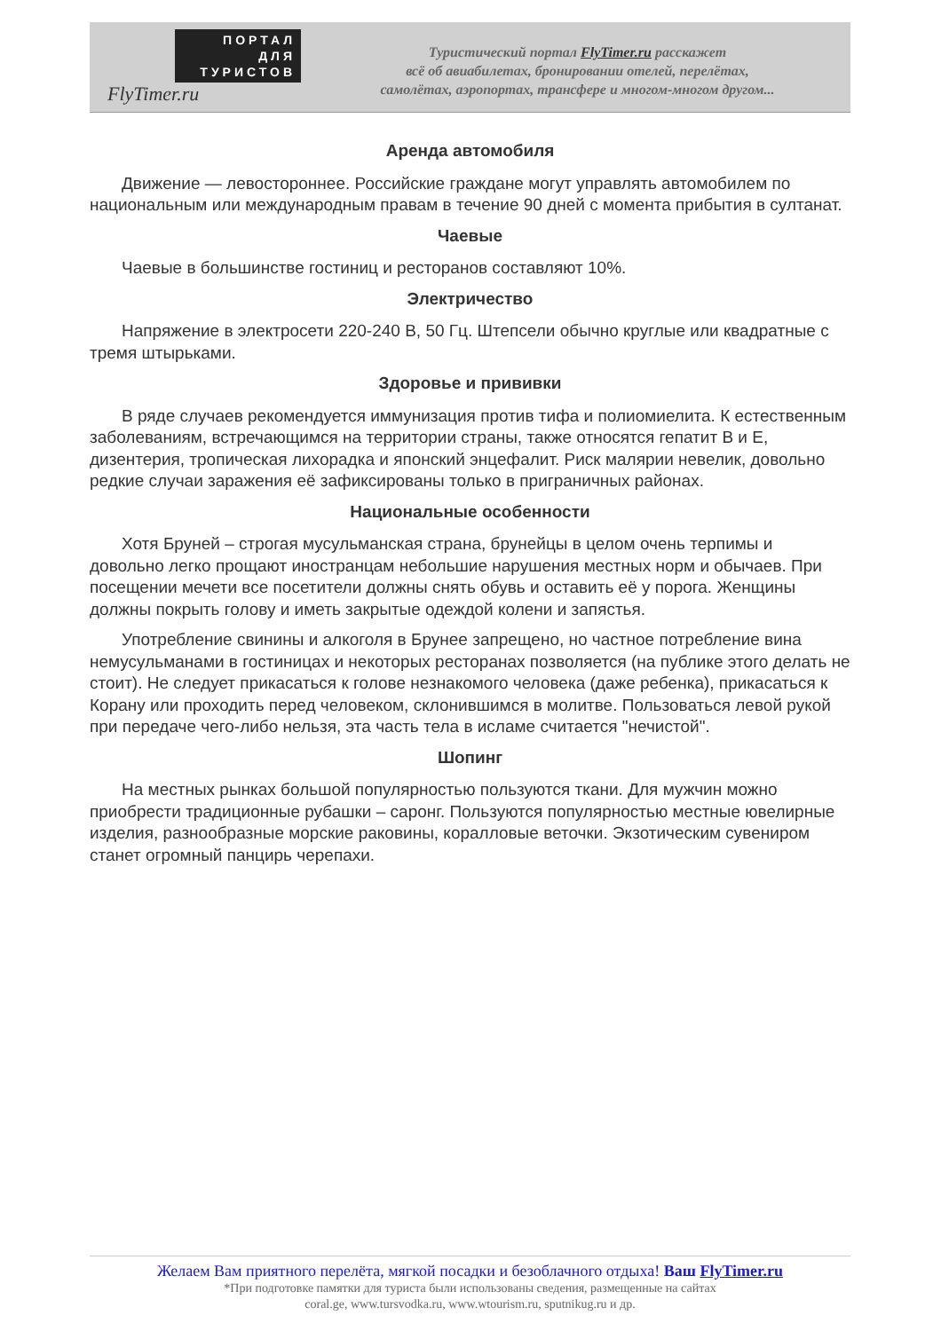ПОРТАЛ
ДЛЯ
ТУРИСТОВ
FlyTimer.ru
Туристический портал FlyTimer.ru расскажет
всё об авиабилетах, бронировании отелей, перелётах,
самолётах, аэропортах, трансфере и многом-многом другом...
Аренда автомобиля
Движение — левостороннее. Российские граждане могут управлять автомобилем по национальным или международным правам в течение 90 дней с момента прибытия в султанат.
Чаевые
Чаевые в большинстве гостиниц и ресторанов составляют 10%.
Электричество
Напряжение в электросети 220-240 В, 50 Гц. Штепсели обычно круглые или квадратные с тремя штырьками.
Здоровье и прививки
В ряде случаев рекомендуется иммунизация против тифа и полиомиелита. К естественным заболеваниям, встречающимся на территории страны, также относятся гепатит В и Е, дизентерия, тропическая лихорадка и японский энцефалит. Риск малярии невелик, довольно редкие случаи заражения её зафиксированы только в приграничных районах.
Национальные особенности
Хотя Бруней – строгая мусульманская страна, брунейцы в целом очень терпимы и довольно легко прощают иностранцам небольшие нарушения местных норм и обычаев. При посещении мечети все посетители должны снять обувь и оставить её у порога. Женщины должны покрыть голову и иметь закрытые одеждой колени и запястья.
Употребление свинины и алкоголя в Брунее запрещено, но частное потребление вина немусульманами в гостиницах и некоторых ресторанах позволяется (на публике этого делать не стоит). Не следует прикасаться к голове незнакомого человека (даже ребенка), прикасаться к Корану или проходить перед человеком, склонившимся в молитве. Пользоваться левой рукой при передаче чего-либо нельзя, эта часть тела в исламе считается "нечистой".
Шопинг
На местных рынках большой популярностью пользуются ткани. Для мужчин можно приобрести традиционные рубашки – саронг. Пользуются популярностью местные ювелирные изделия, разнообразные морские раковины, коралловые веточки. Экзотическим сувениром станет огромный панцирь черепахи.
Желаем Вам приятного перелёта, мягкой посадки и безоблачного отдыха! Ваш FlyTimer.ru
*При подготовке памятки для туриста были использованы сведения, размещенные на сайтах
coral.ge, www.tursvodka.ru, www.wtourism.ru, sputnikug.ru и др.